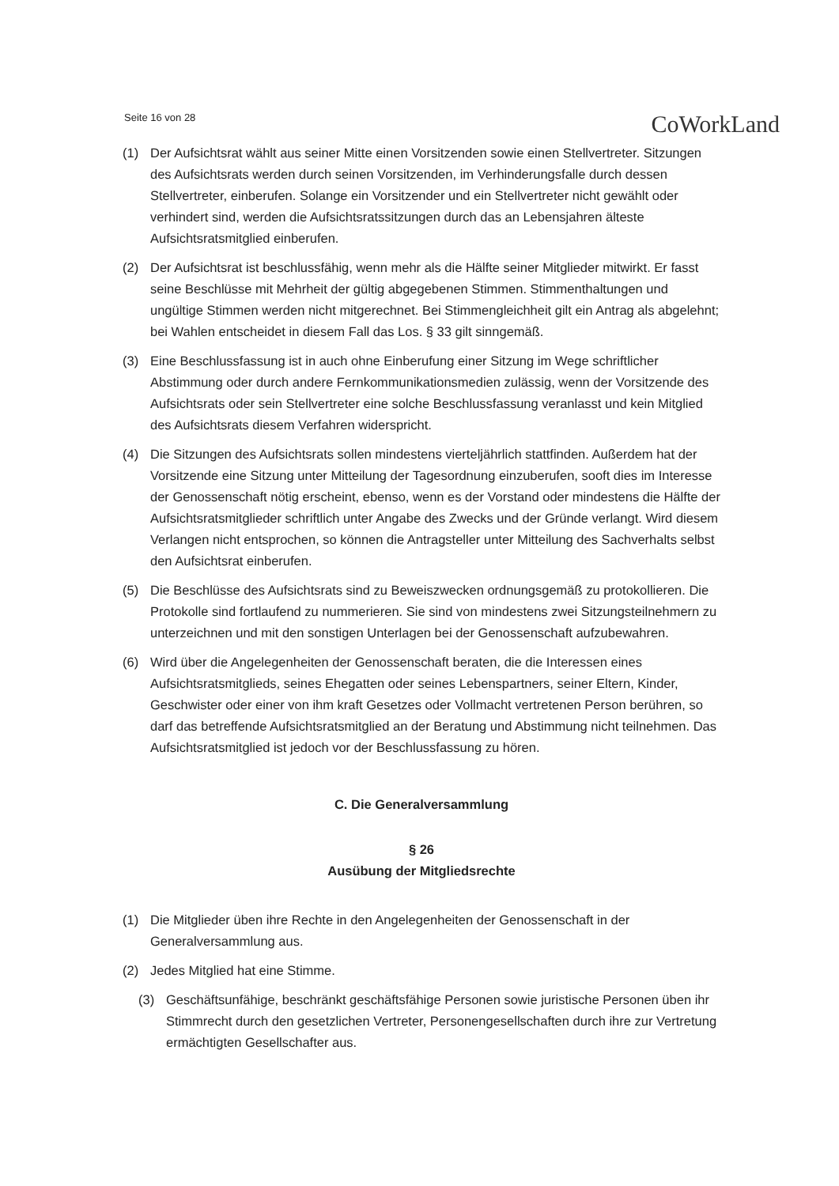Seite 16 von 28
CoWorkLand
(1) Der Aufsichtsrat wählt aus seiner Mitte einen Vorsitzenden sowie einen Stellvertreter. Sitzungen des Aufsichtsrats werden durch seinen Vorsitzenden, im Verhinderungsfalle durch dessen Stellvertreter, einberufen. Solange ein Vorsitzender und ein Stellvertreter nicht gewählt oder verhindert sind, werden die Aufsichtsratssitzungen durch das an Lebensjahren älteste Aufsichtsratsmitglied einberufen.
(2) Der Aufsichtsrat ist beschlussfähig, wenn mehr als die Hälfte seiner Mitglieder mitwirkt. Er fasst seine Beschlüsse mit Mehrheit der gültig abgegebenen Stimmen. Stimmenthaltungen und ungültige Stimmen werden nicht mitgerechnet. Bei Stimmengleichheit gilt ein Antrag als abgelehnt; bei Wahlen entscheidet in diesem Fall das Los. § 33 gilt sinngemäß.
(3) Eine Beschlussfassung ist in auch ohne Einberufung einer Sitzung im Wege schriftlicher Abstimmung oder durch andere Fernkommunikationsmedien zulässig, wenn der Vorsitzende des Aufsichtsrats oder sein Stellvertreter eine solche Beschlussfassung veranlasst und kein Mitglied des Aufsichtsrats diesem Verfahren widerspricht.
(4) Die Sitzungen des Aufsichtsrats sollen mindestens vierteljährlich stattfinden. Außerdem hat der Vorsitzende eine Sitzung unter Mitteilung der Tagesordnung einzuberufen, sooft dies im Interesse der Genossenschaft nötig erscheint, ebenso, wenn es der Vorstand oder mindestens die Hälfte der Aufsichtsratsmitglieder schriftlich unter Angabe des Zwecks und der Gründe verlangt. Wird diesem Verlangen nicht entsprochen, so können die Antragsteller unter Mitteilung des Sachverhalts selbst den Aufsichtsrat einberufen.
(5) Die Beschlüsse des Aufsichtsrats sind zu Beweiszwecken ordnungsgemäß zu protokollieren. Die Protokolle sind fortlaufend zu nummerieren. Sie sind von mindestens zwei Sitzungsteilnehmern zu unterzeichnen und mit den sonstigen Unterlagen bei der Genossenschaft aufzubewahren.
(6) Wird über die Angelegenheiten der Genossenschaft beraten, die die Interessen eines Aufsichtsratsmitglieds, seines Ehegatten oder seines Lebenspartners, seiner Eltern, Kinder, Geschwister oder einer von ihm kraft Gesetzes oder Vollmacht vertretenen Person berühren, so darf das betreffende Aufsichtsratsmitglied an der Beratung und Abstimmung nicht teilnehmen. Das Aufsichtsratsmitglied ist jedoch vor der Beschlussfassung zu hören.
C. Die Generalversammlung
§ 26
Ausübung der Mitgliedsrechte
(1) Die Mitglieder üben ihre Rechte in den Angelegenheiten der Genossenschaft in der Generalversammlung aus.
(2) Jedes Mitglied hat eine Stimme.
(3) Geschäftsunfähige, beschränkt geschäftsfähige Personen sowie juristische Personen üben ihr Stimmrecht durch den gesetzlichen Vertreter, Personengesellschaften durch ihre zur Vertretung ermächtigten Gesellschafter aus.